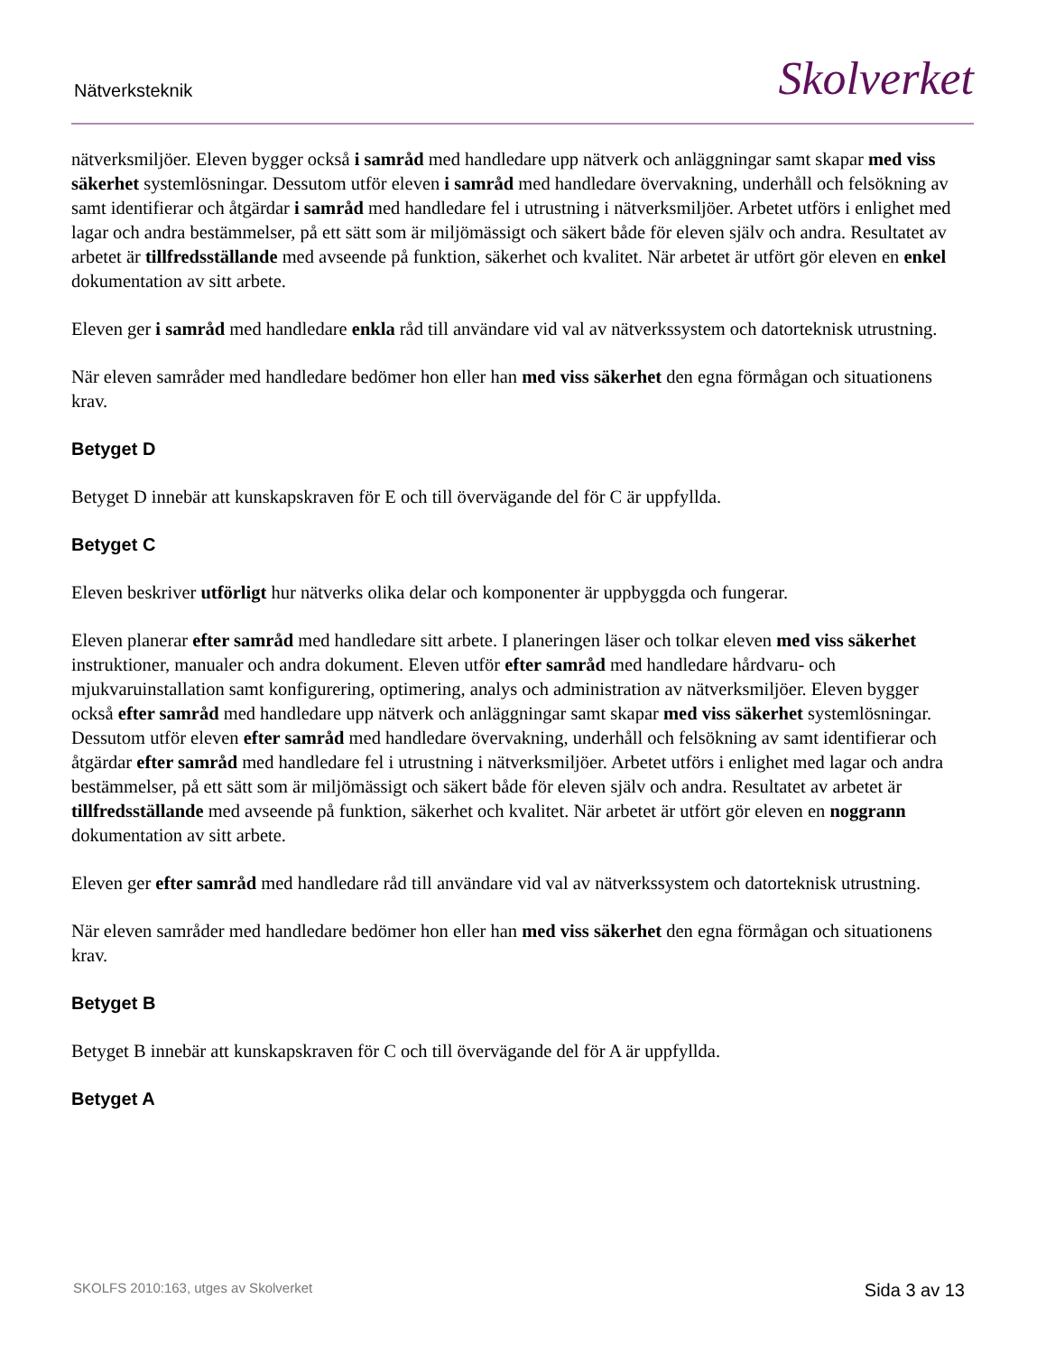Nätverksteknik Skolverket
nätverksmiljöer. Eleven bygger också i samråd med handledare upp nätverk och anläggningar samt skapar med viss säkerhet systemlösningar. Dessutom utför eleven i samråd med handledare övervakning, underhåll och felsökning av samt identifierar och åtgärdar i samråd med handledare fel i utrustning i nätverksmiljöer. Arbetet utförs i enlighet med lagar och andra bestämmelser, på ett sätt som är miljömässigt och säkert både för eleven själv och andra. Resultatet av arbetet är tillfredsställande med avseende på funktion, säkerhet och kvalitet. När arbetet är utfört gör eleven en enkel dokumentation av sitt arbete.
Eleven ger i samråd med handledare enkla råd till användare vid val av nätverkssystem och datorteknisk utrustning.
När eleven samråder med handledare bedömer hon eller han med viss säkerhet den egna förmågan och situationens krav.
Betyget D
Betyget D innebär att kunskapskraven för E och till övervägande del för C är uppfyllda.
Betyget C
Eleven beskriver utförligt hur nätverks olika delar och komponenter är uppbyggda och fungerar.
Eleven planerar efter samråd med handledare sitt arbete. I planeringen läser och tolkar eleven med viss säkerhet instruktioner, manualer och andra dokument. Eleven utför efter samråd med handledare hårdvaru- och mjukvaruinstallation samt konfigurering, optimering, analys och administration av nätverksmiljöer. Eleven bygger också efter samråd med handledare upp nätverk och anläggningar samt skapar med viss säkerhet systemlösningar. Dessutom utför eleven efter samråd med handledare övervakning, underhåll och felsökning av samt identifierar och åtgärdar efter samråd med handledare fel i utrustning i nätverksmiljöer. Arbetet utförs i enlighet med lagar och andra bestämmelser, på ett sätt som är miljömässigt och säkert både för eleven själv och andra. Resultatet av arbetet är tillfredsställande med avseende på funktion, säkerhet och kvalitet. När arbetet är utfört gör eleven en noggrann dokumentation av sitt arbete.
Eleven ger efter samråd med handledare råd till användare vid val av nätverkssystem och datorteknisk utrustning.
När eleven samråder med handledare bedömer hon eller han med viss säkerhet den egna förmågan och situationens krav.
Betyget B
Betyget B innebär att kunskapskraven för C och till övervägande del för A är uppfyllda.
Betyget A
SKOLFS 2010:163, utges av Skolverket Sida 3 av 13